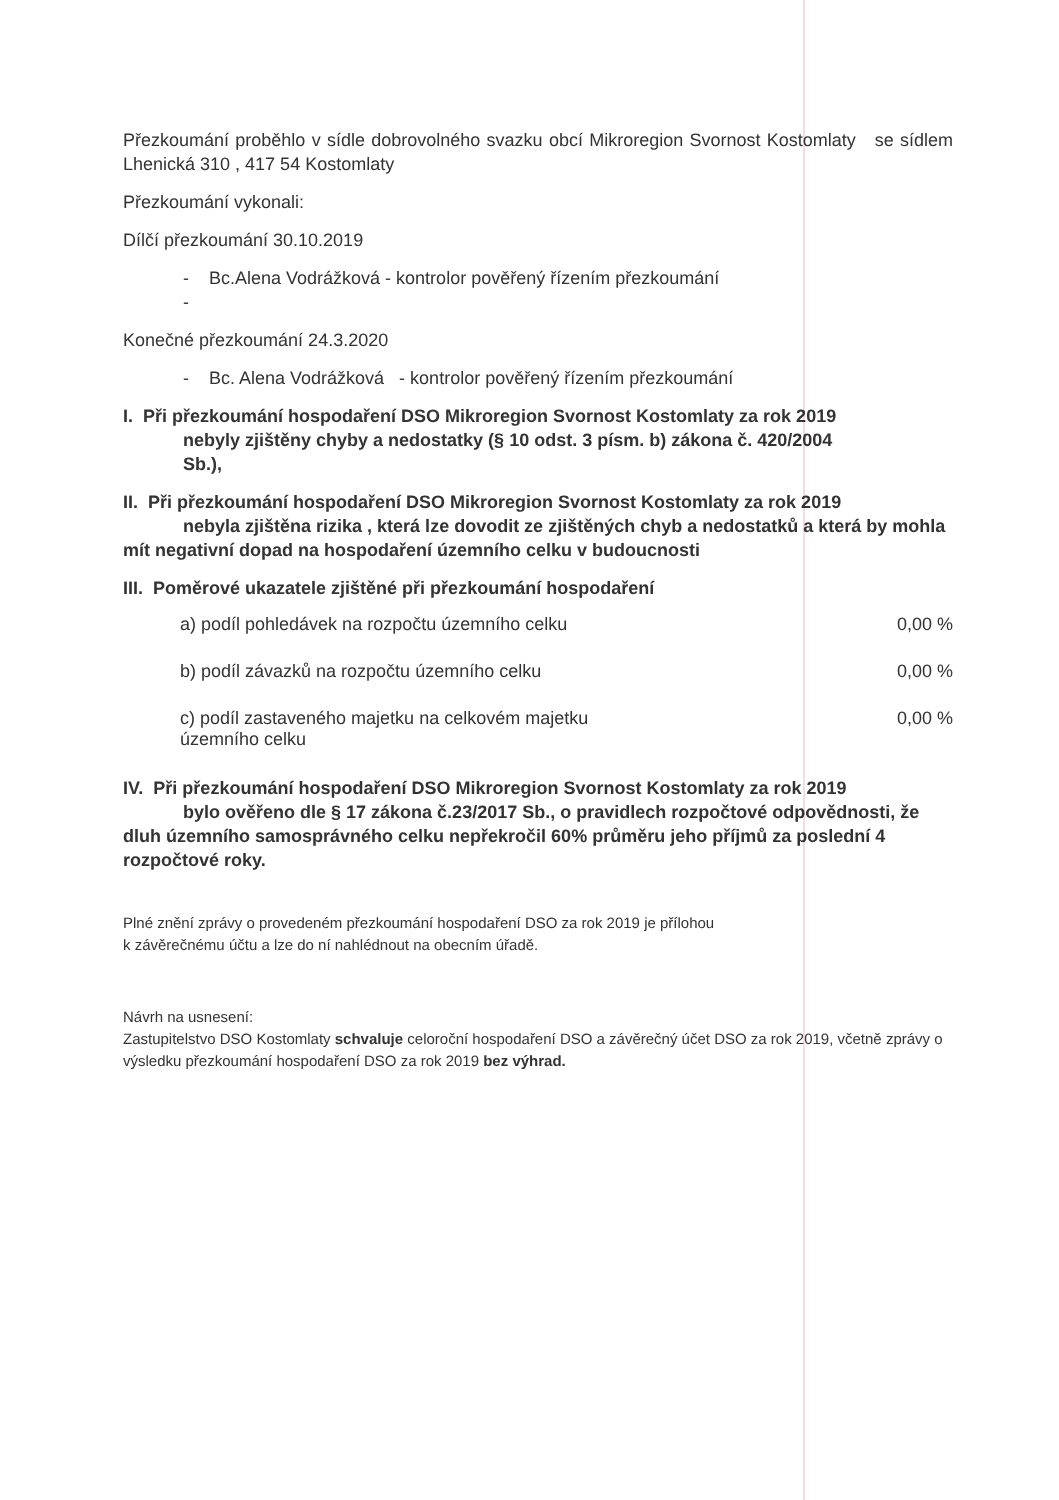Přezkoumání proběhlo v sídle dobrovolného svazku obcí Mikroregion Svornost Kostomlaty se sídlem Lhenická 310 , 417 54 Kostomlaty
Přezkoumání vykonali:
Dílčí přezkoumání 30.10.2019
- Bc.Alena Vodrážková - kontrolor pověřený řízením přezkoumání
-
Konečné přezkoumání 24.3.2020
- Bc. Alena Vodrážková - kontrolor pověřený řízením přezkoumání
I. Při přezkoumání hospodaření DSO Mikroregion Svornost Kostomlaty za rok 2019
nebyly zjištěny chyby a nedostatky (§ 10 odst. 3 písm. b) zákona č. 420/2004
Sb.),
II. Při přezkoumání hospodaření DSO Mikroregion Svornost Kostomlaty za rok 2019
nebyla zjištěna rizika , která lze dovodit ze zjištěných chyb a nedostatků a která by mohla mít negativní dopad na hospodaření územního celku v budoucnosti
III. Poměrové ukazatele zjištěné při přezkoumání hospodaření
a) podíl pohledávek na rozpočtu územního celku 0,00 %
b) podíl závazků na rozpočtu územního celku 0,00 %
c) podíl zastaveného majetku na celkovém majetku územního celku 0,00 %
IV. Při přezkoumání hospodaření DSO Mikroregion Svornost Kostomlaty za rok 2019
bylo ověřeno dle § 17 zákona č.23/2017 Sb., o pravidlech rozpočtové odpovědnosti, že dluh územního samosprávného celku nepřekročil 60% průměru jeho příjmů za poslední 4 rozpočtové roky.
Plné znění zprávy o provedeném přezkoumání hospodaření DSO za rok 2019 je přílohou
k závěrečnému účtu a lze do ní nahlédnout na obecním úřadě.
Návrh na usnesení:
Zastupitelstvo DSO Kostomlaty schvaluje celoroční hospodaření DSO a závěrečný účet DSO za rok 2019, včetně zprávy o výsledku přezkoumání hospodaření DSO za rok 2019 bez výhrad.